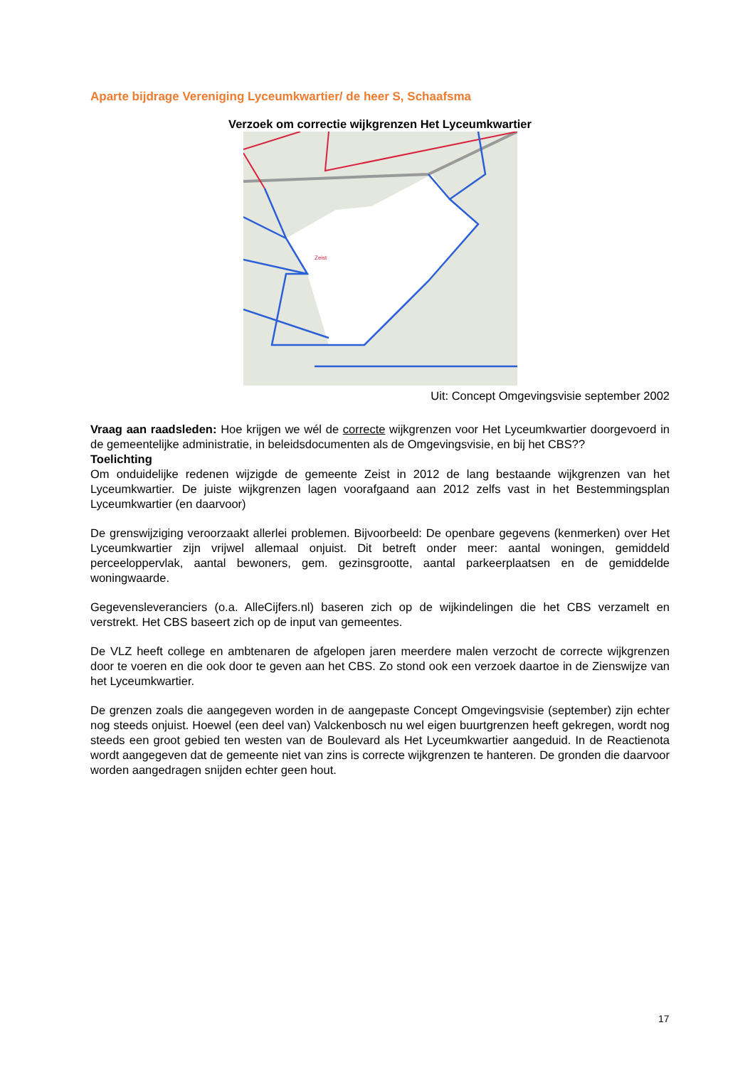Aparte bijdrage Vereniging Lyceumkwartier/ de heer S, Schaafsma
Verzoek om correctie wijkgrenzen Het Lyceumkwartier
Zeist
Uit: Concept Omgevingsvisie september 2002
Vraag aan raadsleden: Hoe krijgen we wél de correcte wijkgrenzen voor Het Lyceumkwartier doorgevoerd in de gemeentelijke administratie, in beleidsdocumenten als de Omgevingsvisie, en bij het CBS??
Toelichting
Om onduidelijke redenen wijzigde de gemeente Zeist in 2012 de lang bestaande wijkgrenzen van het Lyceumkwartier. De juiste wijkgrenzen lagen voorafgaand aan 2012 zelfs vast in het Bestemmingsplan Lyceumkwartier (en daarvoor)
De grenswijziging veroorzaakt allerlei problemen. Bijvoorbeeld: De openbare gegevens (kenmerken) over Het Lyceumkwartier zijn vrijwel allemaal onjuist. Dit betreft onder meer: aantal woningen, gemiddeld perceeloppervlak, aantal bewoners, gem. gezinsgrootte, aantal parkeerplaatsen en de gemiddelde woningwaarde.
Gegevensleveranciers (o.a. AlleCijfers.nl) baseren zich op de wijkindelingen die het CBS verzamelt en verstrekt. Het CBS baseert zich op de input van gemeentes.
De VLZ heeft college en ambtenaren de afgelopen jaren meerdere malen verzocht de correcte wijkgrenzen door te voeren en die ook door te geven aan het CBS. Zo stond ook een verzoek daartoe in de Zienswijze van het Lyceumkwartier.
De grenzen zoals die aangegeven worden in de aangepaste Concept Omgevingsvisie (september) zijn echter nog steeds onjuist. Hoewel (een deel van) Valckenbosch nu wel eigen buurtgrenzen heeft gekregen, wordt nog steeds een groot gebied ten westen van de Boulevard als Het Lyceumkwartier aangeduid. In de Reactienota wordt aangegeven dat de gemeente niet van zins is correcte wijkgrenzen te hanteren. De gronden die daarvoor worden aangedragen snijden echter geen hout.
17